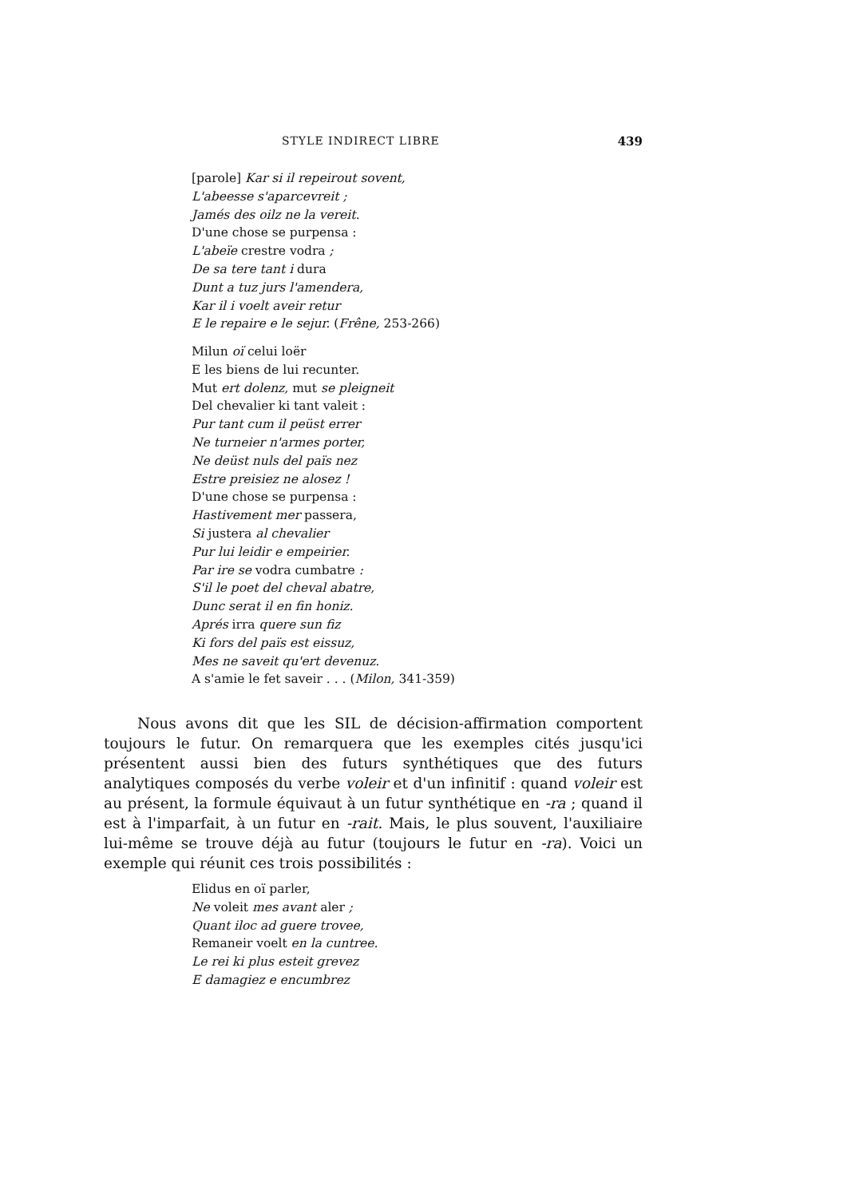STYLE INDIRECT LIBRE 439
[parole] Kar si il repeirout sovent,
L'abeesse s'aparcevreit ;
Jamés des oilz ne la vereit.
D'une chose se purpensa :
L'abeïe crestre vodra ;
De sa tere tant i dura
Dunt a tuz jurs l'amendera,
Kar il i voelt aveir retur
E le repaire e le sejur. (Frêne, 253-266)
Milun oï celui loër
E les biens de lui recunter.
Mut ert dolenz, mut se pleigneit
Del chevalier ki tant valeit :
Pur tant cum il peüst errer
Ne turneier n'armes porter,
Ne deüst nuls del païs nez
Estre preisiez ne alosez !
D'une chose se purpensa :
Hastivement mer passera,
Si justera al chevalier
Pur lui leidir e empeirier.
Par ire se vodra cumbatre :
S'il le poet del cheval abatre,
Dunc serat il en fin honiz.
Aprés irra quere sun fiz
Ki fors del païs est eissuz,
Mes ne saveit qu'ert devenuz.
A s'amie le fet saveir . . . (Milon, 341-359)
Nous avons dit que les SIL de décision-affirmation comportent toujours le futur. On remarquera que les exemples cités jusqu'ici présentent aussi bien des futurs synthétiques que des futurs analytiques composés du verbe voleir et d'un infinitif : quand voleir est au présent, la formule équivaut à un futur synthétique en -ra ; quand il est à l'imparfait, à un futur en -rait. Mais, le plus souvent, l'auxiliaire lui-même se trouve déjà au futur (toujours le futur en -ra). Voici un exemple qui réunit ces trois possibilités :
Elidus en oï parler,
Ne voleit mes avant aler ;
Quant iloc ad guere trovee,
Remaneir voelt en la cuntree.
Le rei ki plus esteit grevez
E damagiez e encumbrez